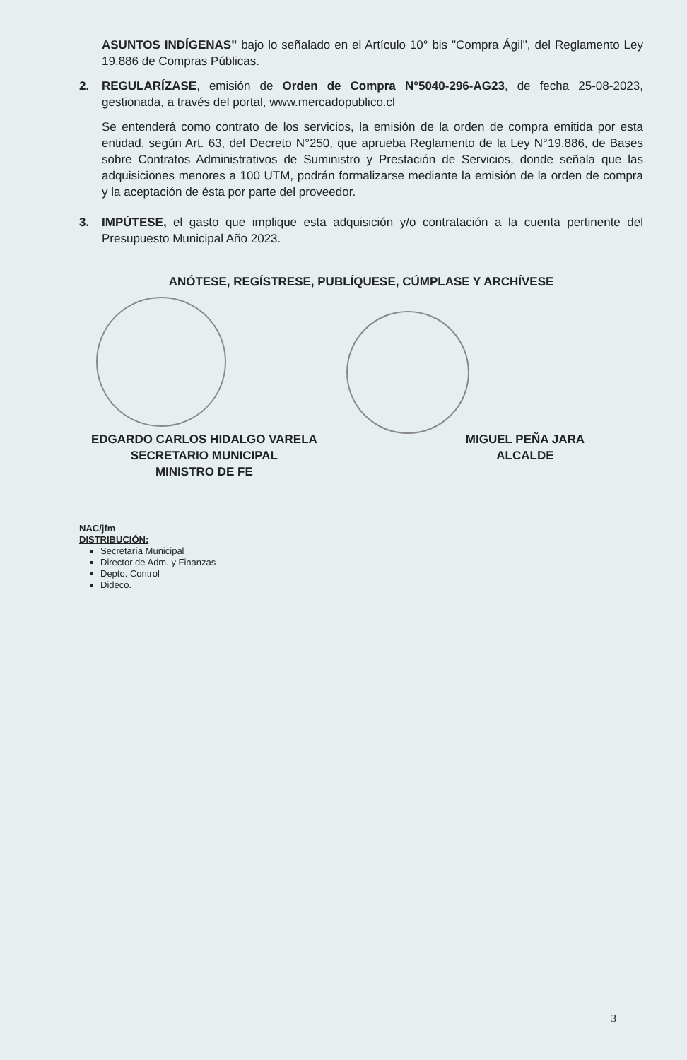ASUNTOS INDÍGENAS" bajo lo señalado en el Artículo 10° bis "Compra Ágil", del Reglamento Ley 19.886 de Compras Públicas.
2. REGULARÍZASE, emisión de Orden de Compra N°5040-296-AG23, de fecha 25-08-2023, gestionada, a través del portal, www.mercadopublico.cl
Se entenderá como contrato de los servicios, la emisión de la orden de compra emitida por esta entidad, según Art. 63, del Decreto N°250, que aprueba Reglamento de la Ley N°19.886, de Bases sobre Contratos Administrativos de Suministro y Prestación de Servicios, donde señala que las adquisiciones menores a 100 UTM, podrán formalizarse mediante la emisión de la orden de compra y la aceptación de ésta por parte del proveedor.
3. IMPÚTESE, el gasto que implique esta adquisición y/o contratación a la cuenta pertinente del Presupuesto Municipal Año 2023.
ANÓTESE, REGÍSTRESE, PUBLÍQUESE, CÚMPLASE Y ARCHÍVESE
EDGARDO CARLOS HIDALGO VARELA
SECRETARIO MUNICIPAL
MINISTRO DE FE
MIGUEL PEÑA JARA
ALCALDE
NAC/jfm
DISTRIBUCIÓN:
Secretaría Municipal
Director de Adm. y Finanzas
Depto. Control
Dideco.
3